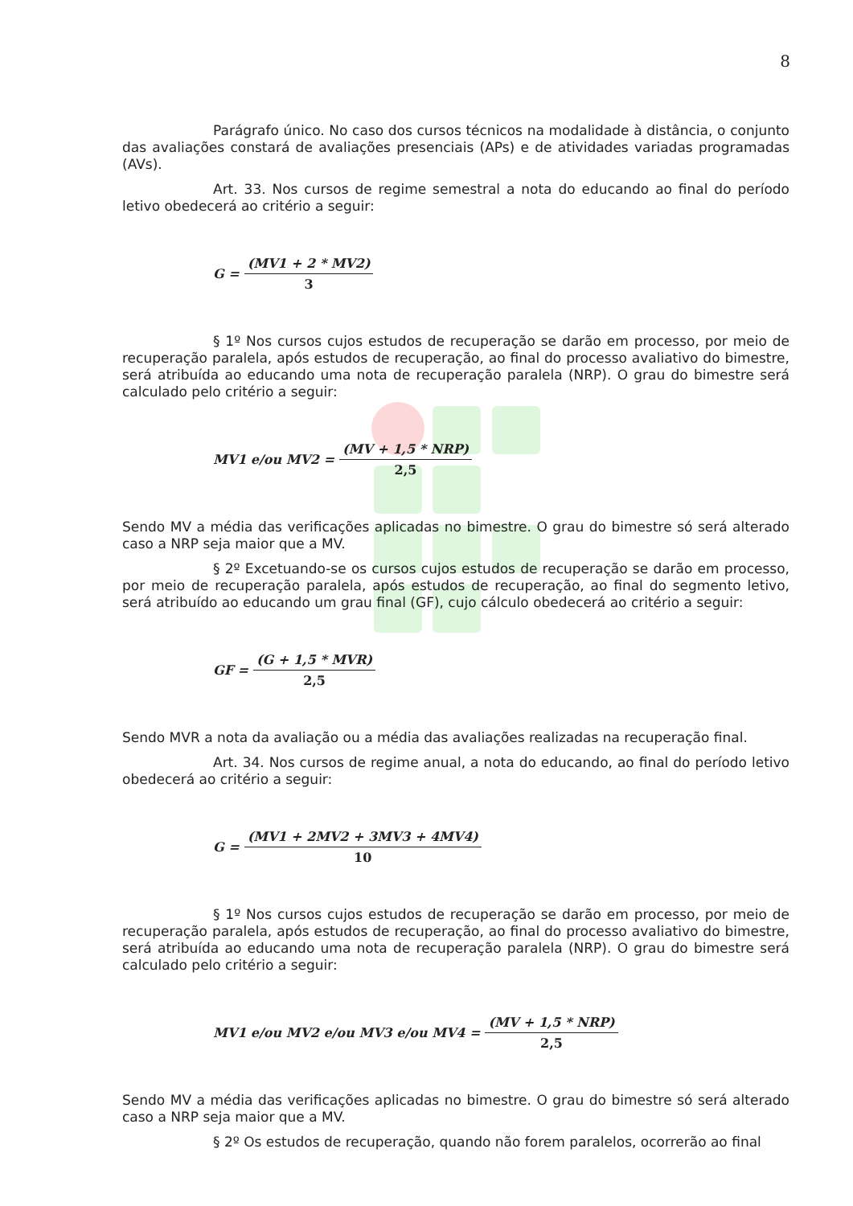8
Parágrafo único. No caso dos cursos técnicos na modalidade à distância, o conjunto das avaliações constará de avaliações presenciais (APs) e de atividades variadas programadas (AVs).
Art. 33. Nos cursos de regime semestral a nota do educando ao final do período letivo obedecerá ao critério a seguir:
G = (MV1 + 2 * MV2) 3
§ 1º Nos cursos cujos estudos de recuperação se darão em processo, por meio de recuperação paralela, após estudos de recuperação, ao final do processo avaliativo do bimestre, será atribuída ao educando uma nota de recuperação paralela (NRP). O grau do bimestre será calculado pelo critério a seguir:
MV1 e/ou MV2 = (MV + 1,5 * NRP) 2,5
Sendo MV a média das verificações aplicadas no bimestre. O grau do bimestre só será alterado caso a NRP seja maior que a MV.
§ 2º Excetuando-se os cursos cujos estudos de recuperação se darão em processo, por meio de recuperação paralela, após estudos de recuperação, ao final do segmento letivo, será atribuído ao educando um grau final (GF), cujo cálculo obedecerá ao critério a seguir:
GF = (G + 1,5 * MVR) 2,5
Sendo MVR a nota da avaliação ou a média das avaliações realizadas na recuperação final.
Art. 34. Nos cursos de regime anual, a nota do educando, ao final do período letivo obedecerá ao critério a seguir:
G = (MV1 + 2MV2 + 3MV3 + 4MV4) 10
§ 1º Nos cursos cujos estudos de recuperação se darão em processo, por meio de recuperação paralela, após estudos de recuperação, ao final do processo avaliativo do bimestre, será atribuída ao educando uma nota de recuperação paralela (NRP). O grau do bimestre será calculado pelo critério a seguir:
MV1 e/ou MV2 e/ou MV3 e/ou MV4 = (MV + 1,5 * NRP) 2,5
Sendo MV a média das verificações aplicadas no bimestre. O grau do bimestre só será alterado caso a NRP seja maior que a MV.
§ 2º Os estudos de recuperação, quando não forem paralelos, ocorrerão ao final